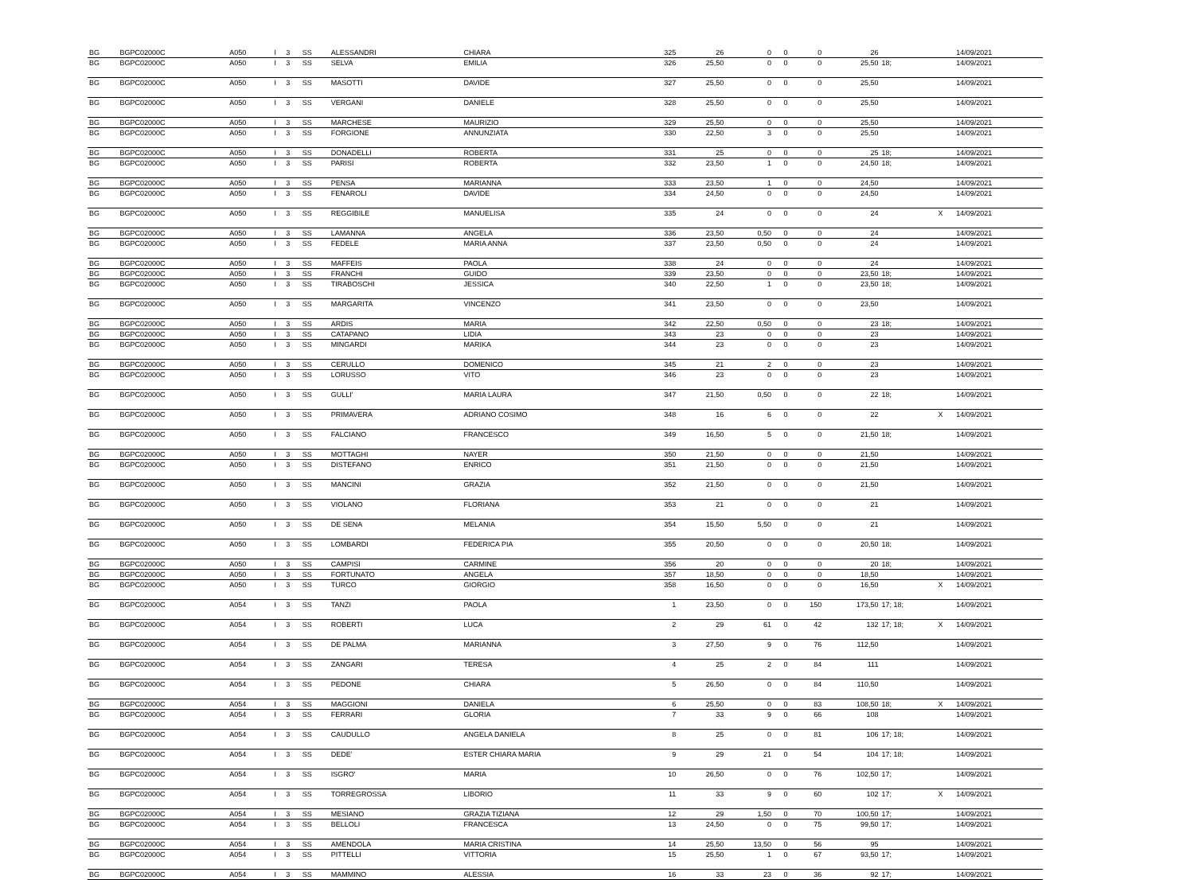| BG | BGPC02000C | A050 | I | 3 | SS | ALESSANDRI | CHIARA | 325 | 26 | 0 | 0 | 0 | 26 | | | 14/09/2021 |
| BG | BGPC02000C | A050 | I | 3 | SS | SELVA | EMILIA | 326 | 25,50 | 0 | 0 | 0 | 25,50 | 18; | | 14/09/2021 |
| BG | BGPC02000C | A050 | I | 3 | SS | MASOTTI | DAVIDE | 327 | 25,50 | 0 | 0 | 0 | 25,50 | | | 14/09/2021 |
| BG | BGPC02000C | A050 | I | 3 | SS | VERGANI | DANIELE | 328 | 25,50 | 0 | 0 | 0 | 25,50 | | | 14/09/2021 |
| BG | BGPC02000C | A050 | I | 3 | SS | MARCHESE | MAURIZIO | 329 | 25,50 | 0 | 0 | 0 | 25,50 | | | 14/09/2021 |
| BG | BGPC02000C | A050 | I | 3 | SS | FORGIONE | ANNUNZIATA | 330 | 22,50 | 3 | 0 | 0 | 25,50 | | | 14/09/2021 |
| BG | BGPC02000C | A050 | I | 3 | SS | DONADELLI | ROBERTA | 331 | 25 | 0 | 0 | 0 | 25 | 18; | | 14/09/2021 |
| BG | BGPC02000C | A050 | I | 3 | SS | PARISI | ROBERTA | 332 | 23,50 | 1 | 0 | 0 | 24,50 | 18; | | 14/09/2021 |
| BG | BGPC02000C | A050 | I | 3 | SS | PENSA | MARIANNA | 333 | 23,50 | 1 | 0 | 0 | 24,50 | | | 14/09/2021 |
| BG | BGPC02000C | A050 | I | 3 | SS | FENAROLI | DAVIDE | 334 | 24,50 | 0 | 0 | 0 | 24,50 | | | 14/09/2021 |
| BG | BGPC02000C | A050 | I | 3 | SS | REGGIBILE | MANUELISA | 335 | 24 | 0 | 0 | 0 | 24 | | X | 14/09/2021 |
| BG | BGPC02000C | A050 | I | 3 | SS | LAMANNA | ANGELA | 336 | 23,50 | 0,50 | 0 | 0 | 24 | | | 14/09/2021 |
| BG | BGPC02000C | A050 | I | 3 | SS | FEDELE | MARIA ANNA | 337 | 23,50 | 0,50 | 0 | 0 | 24 | | | 14/09/2021 |
| BG | BGPC02000C | A050 | I | 3 | SS | MAFFEIS | PAOLA | 338 | 24 | 0 | 0 | 0 | 24 | | | 14/09/2021 |
| BG | BGPC02000C | A050 | I | 3 | SS | FRANCHI | GUIDO | 339 | 23,50 | 0 | 0 | 0 | 23,50 | 18; | | 14/09/2021 |
| BG | BGPC02000C | A050 | I | 3 | SS | TIRABOSCHI | JESSICA | 340 | 22,50 | 1 | 0 | 0 | 23,50 | 18; | | 14/09/2021 |
| BG | BGPC02000C | A050 | I | 3 | SS | MARGARITA | VINCENZO | 341 | 23,50 | 0 | 0 | 0 | 23,50 | | | 14/09/2021 |
| BG | BGPC02000C | A050 | I | 3 | SS | ARDIS | MARIA | 342 | 22,50 | 0,50 | 0 | 0 | 23 | 18; | | 14/09/2021 |
| BG | BGPC02000C | A050 | I | 3 | SS | CATAPANO | LIDIA | 343 | 23 | 0 | 0 | 0 | 23 | | | 14/09/2021 |
| BG | BGPC02000C | A050 | I | 3 | SS | MINGARDI | MARIKA | 344 | 23 | 0 | 0 | 0 | 23 | | | 14/09/2021 |
| BG | BGPC02000C | A050 | I | 3 | SS | CERULLO | DOMENICO | 345 | 21 | 2 | 0 | 0 | 23 | | | 14/09/2021 |
| BG | BGPC02000C | A050 | I | 3 | SS | LORUSSO | VITO | 346 | 23 | 0 | 0 | 0 | 23 | | | 14/09/2021 |
| BG | BGPC02000C | A050 | I | 3 | SS | GULLI' | MARIA LAURA | 347 | 21,50 | 0,50 | 0 | 0 | 22 | 18; | | 14/09/2021 |
| BG | BGPC02000C | A050 | I | 3 | SS | PRIMAVERA | ADRIANO COSIMO | 348 | 16 | 6 | 0 | 0 | 22 | | X | 14/09/2021 |
| BG | BGPC02000C | A050 | I | 3 | SS | FALCIANO | FRANCESCO | 349 | 16,50 | 5 | 0 | 0 | 21,50 | 18; | | 14/09/2021 |
| BG | BGPC02000C | A050 | I | 3 | SS | MOTTAGHI | NAYER | 350 | 21,50 | 0 | 0 | 0 | 21,50 | | | 14/09/2021 |
| BG | BGPC02000C | A050 | I | 3 | SS | DISTEFANO | ENRICO | 351 | 21,50 | 0 | 0 | 0 | 21,50 | | | 14/09/2021 |
| BG | BGPC02000C | A050 | I | 3 | SS | MANCINI | GRAZIA | 352 | 21,50 | 0 | 0 | 0 | 21,50 | | | 14/09/2021 |
| BG | BGPC02000C | A050 | I | 3 | SS | VIOLANO | FLORIANA | 353 | 21 | 0 | 0 | 0 | 21 | | | 14/09/2021 |
| BG | BGPC02000C | A050 | I | 3 | SS | DE SENA | MELANIA | 354 | 15,50 | 5,50 | 0 | 0 | 21 | | | 14/09/2021 |
| BG | BGPC02000C | A050 | I | 3 | SS | LOMBARDI | FEDERICA PIA | 355 | 20,50 | 0 | 0 | 0 | 20,50 | 18; | | 14/09/2021 |
| BG | BGPC02000C | A050 | I | 3 | SS | CAMPISI | CARMINE | 356 | 20 | 0 | 0 | 0 | 20 | 18; | | 14/09/2021 |
| BG | BGPC02000C | A050 | I | 3 | SS | FORTUNATO | ANGELA | 357 | 18,50 | 0 | 0 | 0 | 18,50 | | | 14/09/2021 |
| BG | BGPC02000C | A050 | I | 3 | SS | TURCO | GIORGIO | 358 | 16,50 | 0 | 0 | 0 | 16,50 | | X | 14/09/2021 |
| BG | BGPC02000C | A054 | I | 3 | SS | TANZI | PAOLA | 1 | 23,50 | 0 | 0 | 150 | 173,50 | 17; 18; | | 14/09/2021 |
| BG | BGPC02000C | A054 | I | 3 | SS | ROBERTI | LUCA | 2 | 29 | 61 | 0 | 42 | 132 | 17; 18; | X | 14/09/2021 |
| BG | BGPC02000C | A054 | I | 3 | SS | DE PALMA | MARIANNA | 3 | 27,50 | 9 | 0 | 76 | 112,50 | | | 14/09/2021 |
| BG | BGPC02000C | A054 | I | 3 | SS | ZANGARI | TERESA | 4 | 25 | 2 | 0 | 84 | 111 | | | 14/09/2021 |
| BG | BGPC02000C | A054 | I | 3 | SS | PEDONE | CHIARA | 5 | 26,50 | 0 | 0 | 84 | 110,50 | | | 14/09/2021 |
| BG | BGPC02000C | A054 | I | 3 | SS | MAGGIONI | DANIELA | 6 | 25,50 | 0 | 0 | 83 | 108,50 | 18; | X | 14/09/2021 |
| BG | BGPC02000C | A054 | I | 3 | SS | FERRARI | GLORIA | 7 | 33 | 9 | 0 | 66 | 108 | | | 14/09/2021 |
| BG | BGPC02000C | A054 | I | 3 | SS | CAUDULLO | ANGELA DANIELA | 8 | 25 | 0 | 0 | 81 | 106 | 17; 18; | | 14/09/2021 |
| BG | BGPC02000C | A054 | I | 3 | SS | DEDE' | ESTER CHIARA MARIA | 9 | 29 | 21 | 0 | 54 | 104 | 17; 18; | | 14/09/2021 |
| BG | BGPC02000C | A054 | I | 3 | SS | ISGRO' | MARIA | 10 | 26,50 | 0 | 0 | 76 | 102,50 | 17; | | 14/09/2021 |
| BG | BGPC02000C | A054 | I | 3 | SS | TORREGROSSA | LIBORIO | 11 | 33 | 9 | 0 | 60 | 102 | 17; | X | 14/09/2021 |
| BG | BGPC02000C | A054 | I | 3 | SS | MESIANO | GRAZIA TIZIANA | 12 | 29 | 1,50 | 0 | 70 | 100,50 | 17; | | 14/09/2021 |
| BG | BGPC02000C | A054 | I | 3 | SS | BELLOLI | FRANCESCA | 13 | 24,50 | 0 | 0 | 75 | 99,50 | 17; | | 14/09/2021 |
| BG | BGPC02000C | A054 | I | 3 | SS | AMENDOLA | MARIA CRISTINA | 14 | 25,50 | 13,50 | 0 | 56 | 95 | | | 14/09/2021 |
| BG | BGPC02000C | A054 | I | 3 | SS | PITTELLI | VITTORIA | 15 | 25,50 | 1 | 0 | 67 | 93,50 | 17; | | 14/09/2021 |
| BG | BGPC02000C | A054 | I | 3 | SS | MAMMINO | ALESSIA | 16 | 33 | 23 | 0 | 36 | 92 | 17; | | 14/09/2021 |